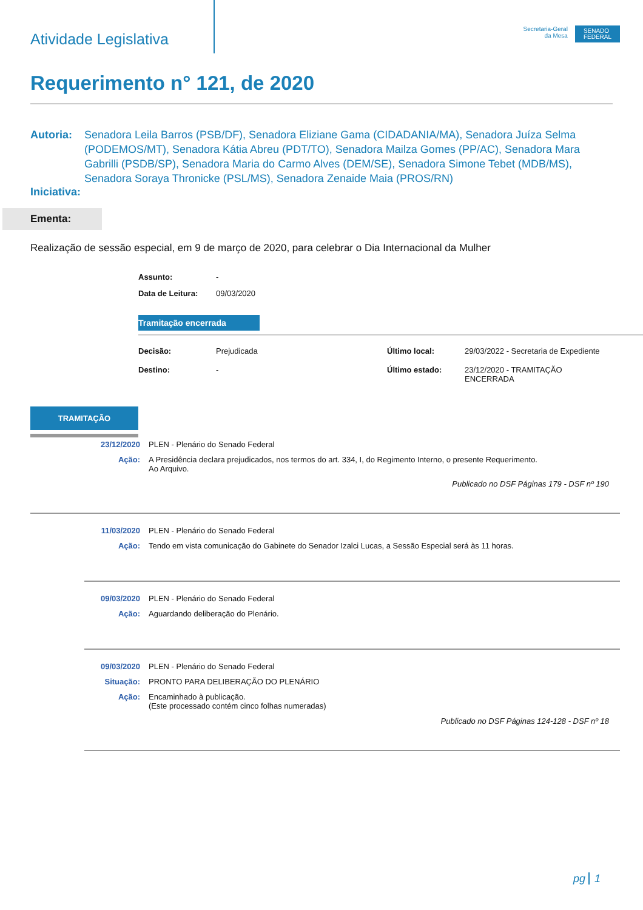Atividade Legislativa
Secretaria-Geral
da Mesa
SENADO
FEDERAL
Requerimento n° 121, de 2020
Autoria: Senadora Leila Barros (PSB/DF), Senadora Eliziane Gama (CIDADANIA/MA), Senadora Juíza Selma (PODEMOS/MT), Senadora Kátia Abreu (PDT/TO), Senadora Mailza Gomes (PP/AC), Senadora Mara Gabrilli (PSDB/SP), Senadora Maria do Carmo Alves (DEM/SE), Senadora Simone Tebet (MDB/MS), Senadora Soraya Thronicke (PSL/MS), Senadora Zenaide Maia (PROS/RN)
Iniciativa:
Ementa:
Realização de sessão especial, em 9 de março de 2020, para celebrar o Dia Internacional da Mulher
Assunto: -
Data de Leitura: 09/03/2020
Tramitação encerrada
Decisão: Prejudicada Último local: 29/03/2022 - Secretaria de Expediente Destino: - Último estado: 23/12/2020 - TRAMITAÇÃO
ENCERRADA
TRAMITAÇÃO
23/12/2020 PLEN - Plenário do Senado Federal
Ação: A Presidência declara prejudicados, nos termos do art. 334, I, do Regimento Interno, o presente Requerimento.
Ao Arquivo.
Publicado no DSF Páginas 179 - DSF nº 190
11/03/2020 PLEN - Plenário do Senado Federal
Ação: Tendo em vista comunicação do Gabinete do Senador Izalci Lucas, a Sessão Especial será às 11 horas.
09/03/2020 PLEN - Plenário do Senado Federal
Ação: Aguardando deliberação do Plenário.
09/03/2020 PLEN - Plenário do Senado Federal
Situação: PRONTO PARA DELIBERAÇÃO DO PLENÁRIO
Ação: Encaminhado à publicação.
(Este processado contém cinco folhas numeradas)
Publicado no DSF Páginas 124-128 - DSF nº 18
pg 1